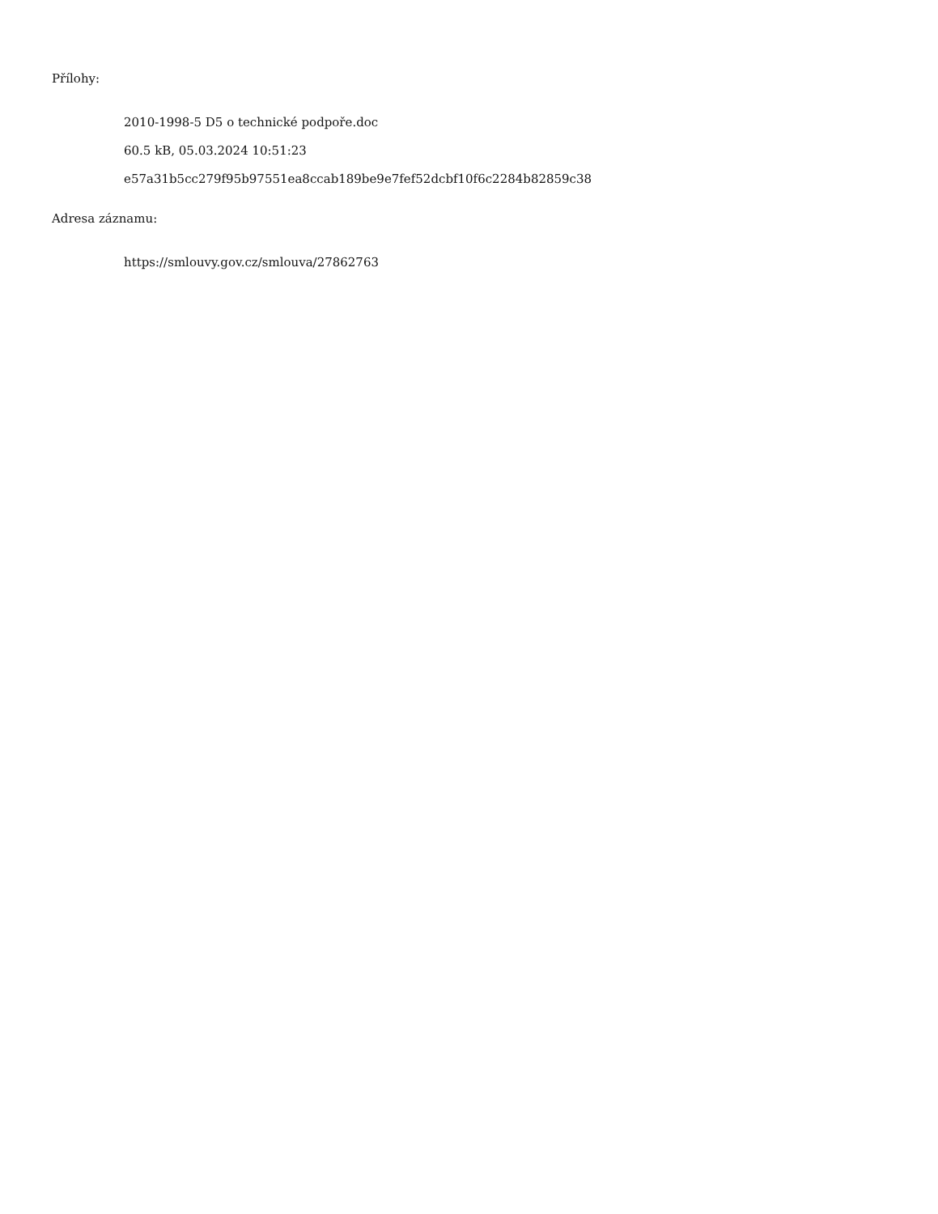Přílohy:
2010-1998-5 D5 o technické podpoře.doc
60.5 kB, 05.03.2024 10:51:23
e57a31b5cc279f95b97551ea8ccab189be9e7fef52dcbf10f6c2284b82859c38
Adresa záznamu:
https://smlouvy.gov.cz/smlouva/27862763